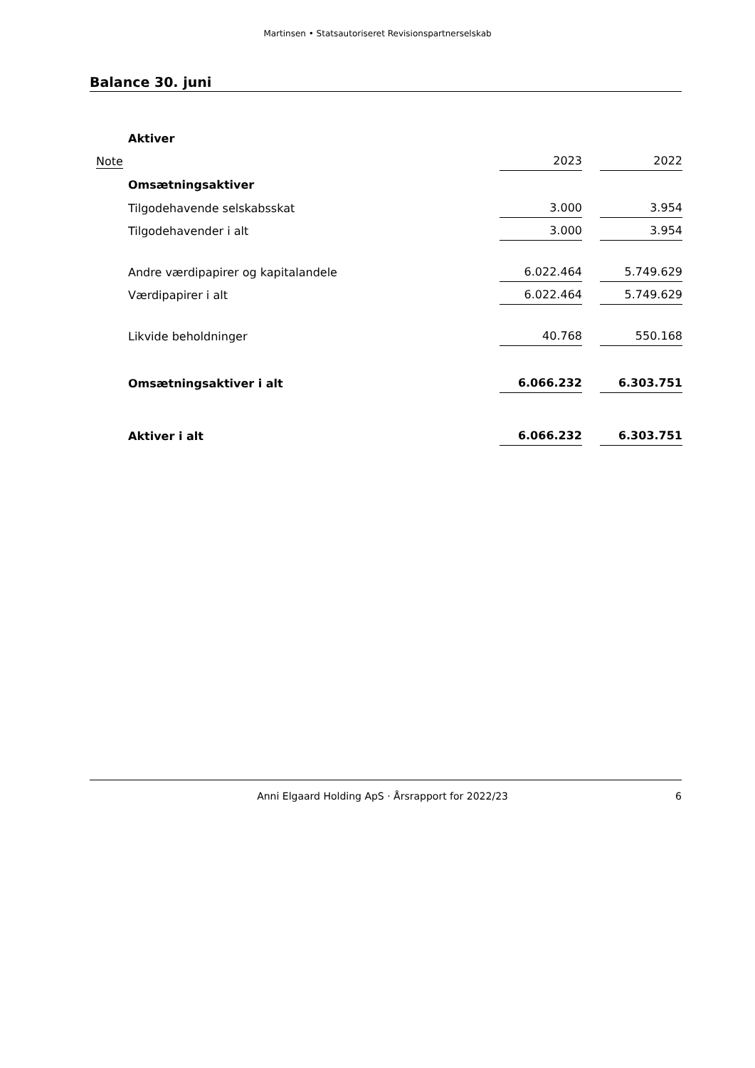Martinsen • Statsautoriseret Revisionspartnerselskab
Balance 30. juni
| | Aktiver | | | |
| Note | | 2023 | | 2022 |
| | Omsætningsaktiver | | | |
| | Tilgodehavende selskabsskat | 3.000 | | 3.954 |
| | Tilgodehavender i alt | 3.000 | | 3.954 |
| | Andre værdipapirer og kapitalandele | 6.022.464 | | 5.749.629 |
| | Værdipapirer i alt | 6.022.464 | | 5.749.629 |
| | Likvide beholdninger | 40.768 | | 550.168 |
| | Omsætningsaktiver i alt | 6.066.232 | | 6.303.751 |
| | Aktiver i alt | 6.066.232 | | 6.303.751 |
Anni Elgaard Holding ApS · Årsrapport for 2022/23 6